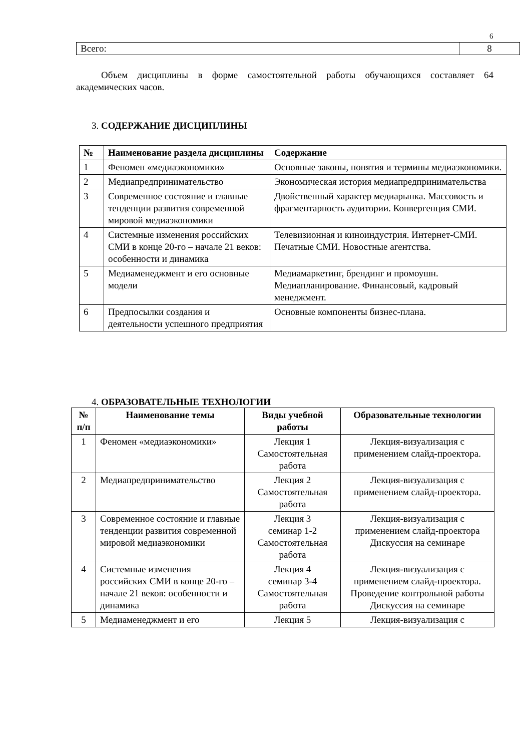6
| Всего: | 8 |
Объем дисциплины в форме самостоятельной работы обучающихся составляет 64 академических часов.
3. СОДЕРЖАНИЕ ДИСЦИПЛИНЫ
| № | Наименование раздела дисциплины | Содержание |
| --- | --- | --- |
| 1 | Феномен «медиаэкономики» | Основные законы, понятия и термины медиаэкономики. |
| 2 | Медиапредпринимательство | Экономическая история медиапредпринимательства |
| 3 | Современное состояние и главные тенденции развития современной мировой медиаэкономики | Двойственный характер медиарынка. Массовость и фрагментарность аудитории. Конвергенция СМИ. |
| 4 | Системные изменения российских СМИ в конце 20-го – начале 21 веков: особенности и динамика | Телевизионная и киноиндустрия. Интернет-СМИ. Печатные СМИ. Новостные агентства. |
| 5 | Медиаменеджмент и его основные модели | Медиамаркетинг, брендинг и промоушн. Медиапланирование. Финансовый, кадровый менеджмент. |
| 6 | Предпосылки создания и деятельности успешного предприятия | Основные компоненты бизнес-плана. |
4. ОБРАЗОВАТЕЛЬНЫЕ ТЕХНОЛОГИИ
| № п/п | Наименование темы | Виды учебной работы | Образовательные технологии |
| --- | --- | --- | --- |
| 1 | Феномен «медиаэкономики» | Лекция 1 Самостоятельная работа | Лекция-визуализация с применением слайд-проектора. |
| 2 | Медиапредпринимательство | Лекция 2 Самостоятельная работа | Лекция-визуализация с применением слайд-проектора. |
| 3 | Современное состояние и главные тенденции развития современной мировой медиаэкономики | Лекция 3 семинар 1-2 Самостоятельная работа | Лекция-визуализация с применением слайд-проектора Дискуссия на семинаре |
| 4 | Системные изменения российских СМИ в конце 20-го – начале 21 веков: особенности и динамика | Лекция 4 семинар 3-4 Самостоятельная работа | Лекция-визуализация с применением слайд-проектора. Проведение контрольной работы Дискуссия на семинаре |
| 5 | Медиаменеджмент и его | Лекция 5 | Лекция-визуализация с |